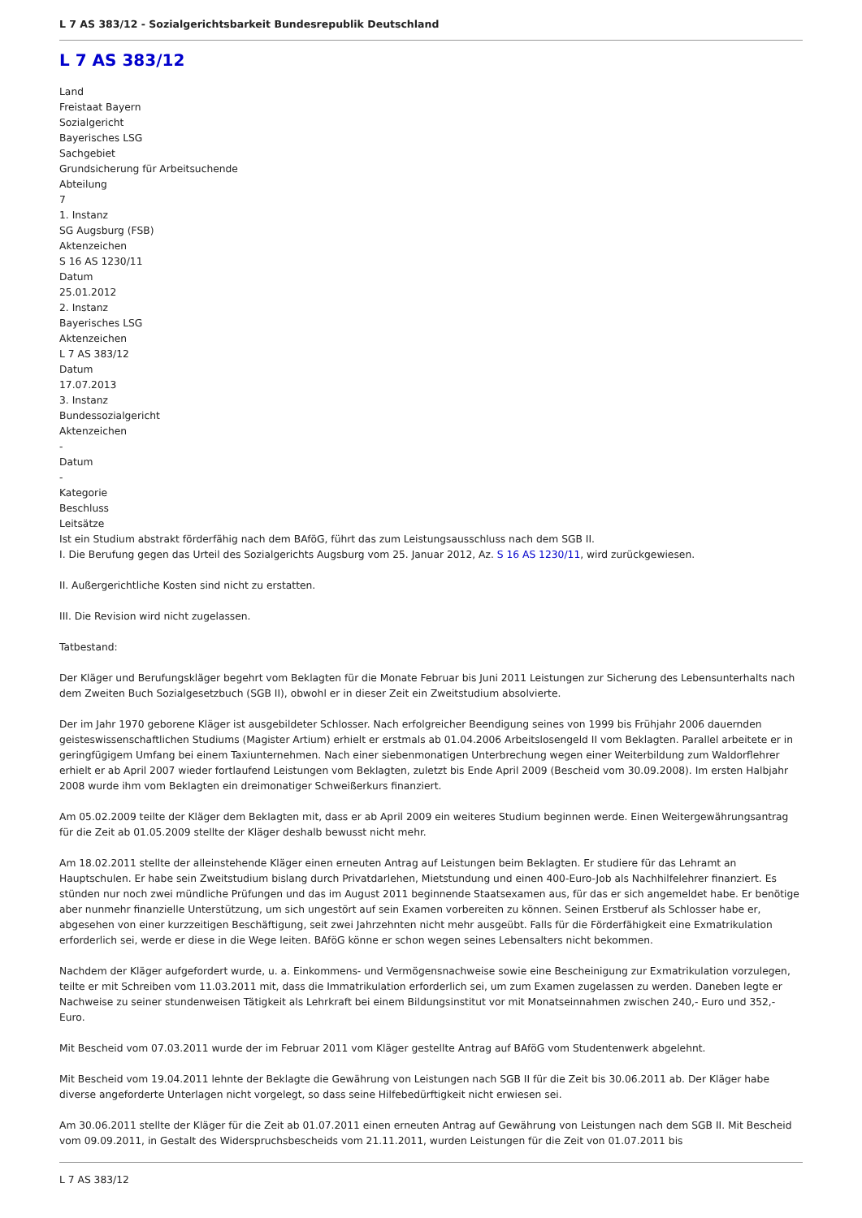L 7 AS 383/12 - Sozialgerichtsbarkeit Bundesrepublik Deutschland
L 7 AS 383/12
Land
Freistaat Bayern
Sozialgericht
Bayerisches LSG
Sachgebiet
Grundsicherung für Arbeitsuchende
Abteilung
7
1. Instanz
SG Augsburg (FSB)
Aktenzeichen
S 16 AS 1230/11
Datum
25.01.2012
2. Instanz
Bayerisches LSG
Aktenzeichen
L 7 AS 383/12
Datum
17.07.2013
3. Instanz
Bundessozialgericht
Aktenzeichen
-
Datum
-
Kategorie
Beschluss
Leitsätze
Ist ein Studium abstrakt förderfähig nach dem BAföG, führt das zum Leistungsausschluss nach dem SGB II.
I. Die Berufung gegen das Urteil des Sozialgerichts Augsburg vom 25. Januar 2012, Az. S 16 AS 1230/11, wird zurückgewiesen.
II. Außergerichtliche Kosten sind nicht zu erstatten.
III. Die Revision wird nicht zugelassen.
Tatbestand:
Der Kläger und Berufungskläger begehrt vom Beklagten für die Monate Februar bis Juni 2011 Leistungen zur Sicherung des Lebensunterhalts nach dem Zweiten Buch Sozialgesetzbuch (SGB II), obwohl er in dieser Zeit ein Zweitstudium absolvierte.
Der im Jahr 1970 geborene Kläger ist ausgebildeter Schlosser. Nach erfolgreicher Beendigung seines von 1999 bis Frühjahr 2006 dauernden geisteswissenschaftlichen Studiums (Magister Artium) erhielt er erstmals ab 01.04.2006 Arbeitslosengeld II vom Beklagten. Parallel arbeitete er in geringfügigem Umfang bei einem Taxiunternehmen. Nach einer siebenmonatigen Unterbrechung wegen einer Weiterbildung zum Waldorflehrer erhielt er ab April 2007 wieder fortlaufend Leistungen vom Beklagten, zuletzt bis Ende April 2009 (Bescheid vom 30.09.2008). Im ersten Halbjahr 2008 wurde ihm vom Beklagten ein dreimonatiger Schweißerkurs finanziert.
Am 05.02.2009 teilte der Kläger dem Beklagten mit, dass er ab April 2009 ein weiteres Studium beginnen werde. Einen Weitergewährungsantrag für die Zeit ab 01.05.2009 stellte der Kläger deshalb bewusst nicht mehr.
Am 18.02.2011 stellte der alleinstehende Kläger einen erneuten Antrag auf Leistungen beim Beklagten. Er studiere für das Lehramt an Hauptschulen. Er habe sein Zweitstudium bislang durch Privatdarlehen, Mietstundung und einen 400-Euro-Job als Nachhilfelehrer finanziert. Es stünden nur noch zwei mündliche Prüfungen und das im August 2011 beginnende Staatsexamen aus, für das er sich angemeldet habe. Er benötige aber nunmehr finanzielle Unterstützung, um sich ungestört auf sein Examen vorbereiten zu können. Seinen Erstberuf als Schlosser habe er, abgesehen von einer kurzzeitigen Beschäftigung, seit zwei Jahrzehnten nicht mehr ausgeübt. Falls für die Förderfähigkeit eine Exmatrikulation erforderlich sei, werde er diese in die Wege leiten. BAföG könne er schon wegen seines Lebensalters nicht bekommen.
Nachdem der Kläger aufgefordert wurde, u. a. Einkommens- und Vermögensnachweise sowie eine Bescheinigung zur Exmatrikulation vorzulegen, teilte er mit Schreiben vom 11.03.2011 mit, dass die Immatrikulation erforderlich sei, um zum Examen zugelassen zu werden. Daneben legte er Nachweise zu seiner stundenweisen Tätigkeit als Lehrkraft bei einem Bildungsinstitut vor mit Monatseinnahmen zwischen 240,- Euro und 352,- Euro.
Mit Bescheid vom 07.03.2011 wurde der im Februar 2011 vom Kläger gestellte Antrag auf BAföG vom Studentenwerk abgelehnt.
Mit Bescheid vom 19.04.2011 lehnte der Beklagte die Gewährung von Leistungen nach SGB II für die Zeit bis 30.06.2011 ab. Der Kläger habe diverse angeforderte Unterlagen nicht vorgelegt, so dass seine Hilfebedürftigkeit nicht erwiesen sei.
Am 30.06.2011 stellte der Kläger für die Zeit ab 01.07.2011 einen erneuten Antrag auf Gewährung von Leistungen nach dem SGB II. Mit Bescheid vom 09.09.2011, in Gestalt des Widerspruchsbescheids vom 21.11.2011, wurden Leistungen für die Zeit von 01.07.2011 bis
L 7 AS 383/12